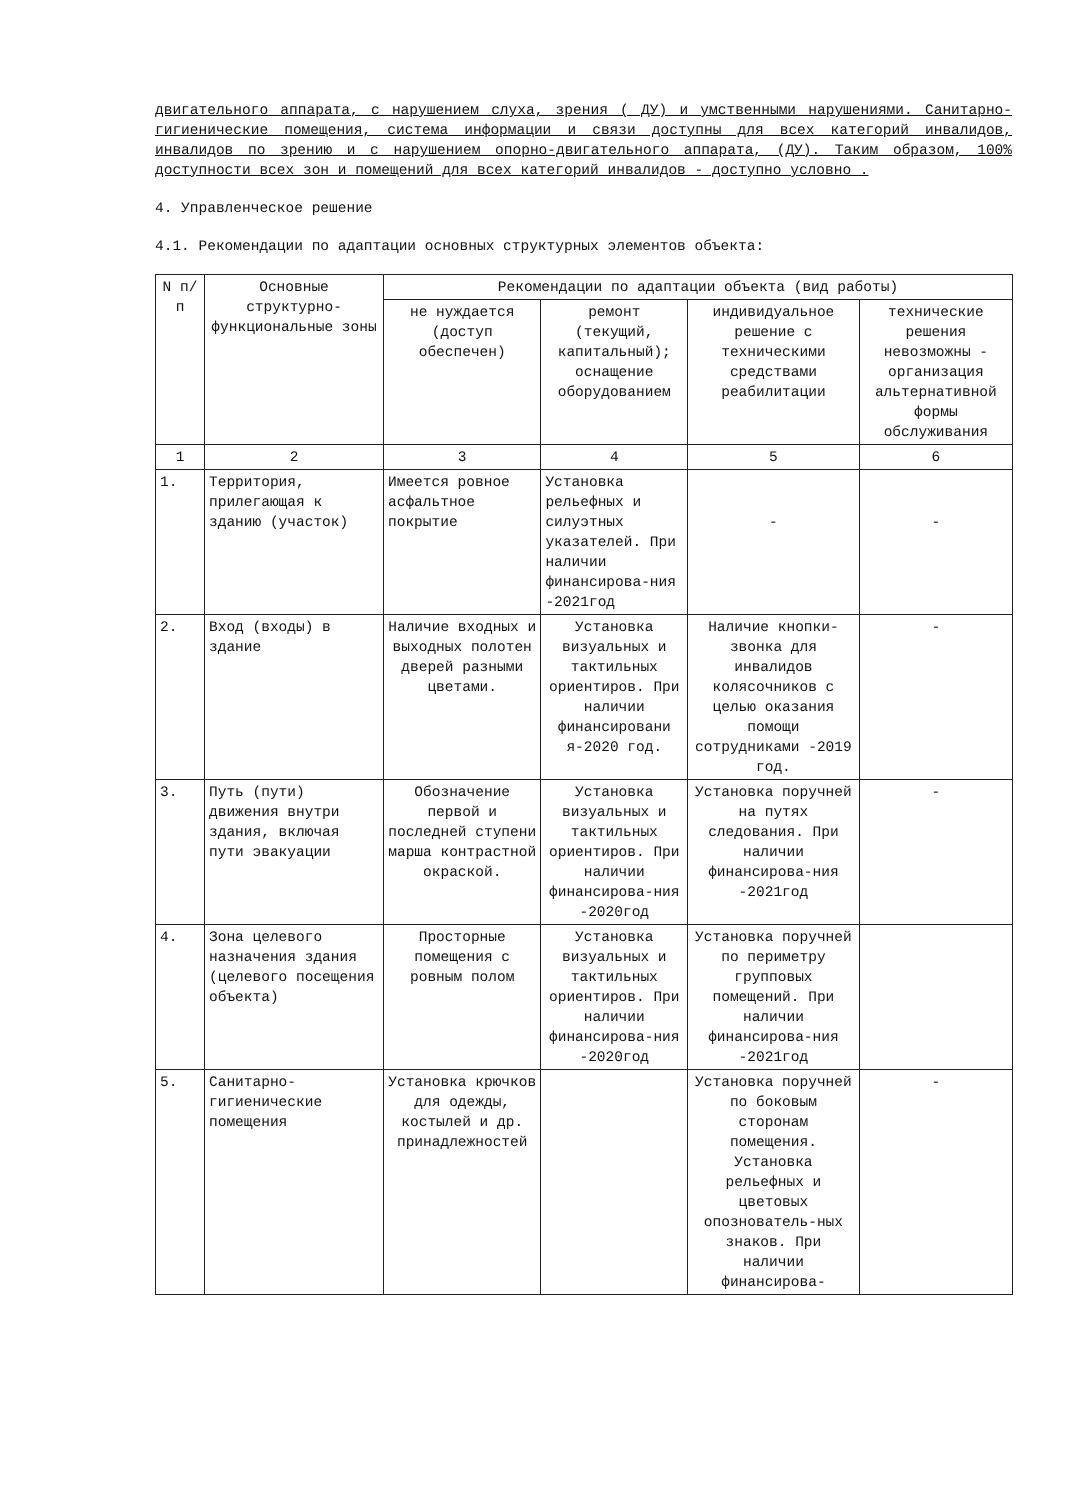двигательного аппарата, с нарушением слуха, зрения ( ДУ) и умственными нарушениями. Санитарно-гигиенические помещения, система информации и связи доступны для всех категорий инвалидов, инвалидов по зрению и с нарушением опорно-двигательного аппарата, (ДУ). Таким образом, 100% доступности всех зон и помещений для всех категорий инвалидов - доступно условно .
4. Управленческое решение
4.1. Рекомендации по адаптации основных структурных элементов объекта:
| N п/п | Основные структурно-функциональные зоны | Рекомендации по адаптации объекта (вид работы) | | | |
| --- | --- | --- | --- | --- | --- |
| | | не нуждается (доступ обеспечен) | ремонт (текущий, капитальный); оснащение оборудованием | индивидуальное решение с техническими средствами реабилитации | технические решения невозможны - организация альтернативной формы обслуживания |
| 1 | 2 | 3 | 4 | 5 | 6 |
| 1. | Территория, прилегающая к зданию (участок) | Имеется ровное асфальтное покрытие | Установка рельефных и силуэтных указателей. При наличии финансирова-ния -2021год | - | - |
| 2. | Вход (входы) в здание | Наличие входных и выходных полотен дверей разными цветами. | Установка визуальных и тактильных ориентиров. При наличии финансировани я-2020 год. | Наличие кнопки-звонка для инвалидов колясочников с целью оказания помощи сотрудниками -2019 год. | - |
| 3. | Путь (пути) движения внутри здания, включая пути эвакуации | Обозначение первой и последней ступени марша контрастной окраской. | Установка визуальных и тактильных ориентиров. При наличии финансирова-ния -2020год | Установка поручней на путях следования. При наличии финансирова-ния -2021год | - |
| 4. | Зона целевого назначения здания (целевого посещения объекта) | Просторные помещения с ровным полом | Установка визуальных и тактильных ориентиров. При наличии финансирова-ния -2020год | Установка поручней по периметру групповых помещений. При наличии финансирова-ния -2021год | |
| 5. | Санитарно-гигиенические помещения | Установка крючков для одежды, костылей и др. принадлежностей | | Установка поручней по боковым сторонам помещения. Установка рельефных и цветовых опознователь-ных знаков. При наличии финансирова- | - |